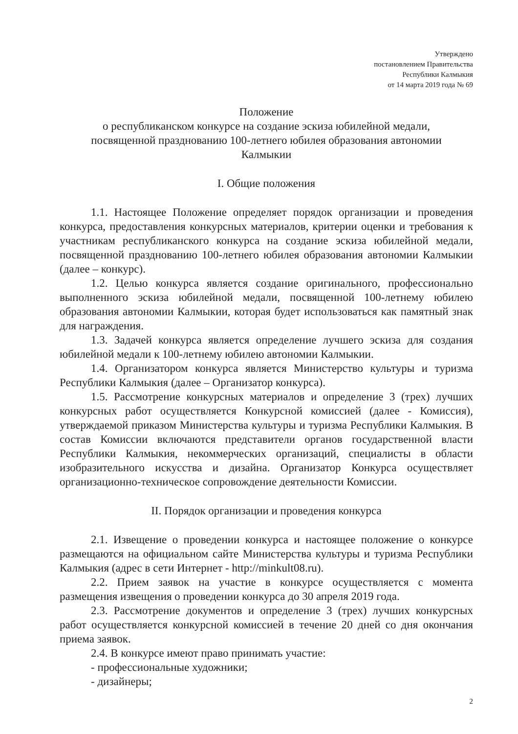Утверждено
постановлением Правительства
Республики Калмыкия
от 14 марта 2019 года № 69
Положение
о республиканском конкурсе на создание эскиза юбилейной медали,
посвященной празднованию 100-летнего юбилея образования автономии
Калмыкии
I. Общие положения
1.1. Настоящее Положение определяет порядок организации и проведения конкурса, предоставления конкурсных материалов, критерии оценки и требования к участникам республиканского конкурса на создание эскиза юбилейной медали, посвященной празднованию 100-летнего юбилея образования автономии Калмыкии (далее – конкурс).
1.2. Целью конкурса является создание оригинального, профессионально выполненного эскиза юбилейной медали, посвященной 100-летнему юбилею образования автономии Калмыкии, которая будет использоваться как памятный знак для награждения.
1.3. Задачей конкурса является определение лучшего эскиза для создания юбилейной медали к 100-летнему юбилею автономии Калмыкии.
1.4. Организатором конкурса является Министерство культуры и туризма Республики Калмыкия (далее – Организатор конкурса).
1.5. Рассмотрение конкурсных материалов и определение 3 (трех) лучших конкурсных работ осуществляется Конкурсной комиссией (далее - Комиссия), утверждаемой приказом Министерства культуры и туризма Республики Калмыкия. В состав Комиссии включаются представители органов государственной власти Республики Калмыкия, некоммерческих организаций, специалисты в области изобразительного искусства и дизайна. Организатор Конкурса осуществляет организационно-техническое сопровождение деятельности Комиссии.
II. Порядок организации и проведения конкурса
2.1. Извещение о проведении конкурса и настоящее положение о конкурсе размещаются на официальном сайте Министерства культуры и туризма Республики Калмыкия (адрес в сети Интернет - http://minkult08.ru).
2.2. Прием заявок на участие в конкурсе осуществляется с момента размещения извещения о проведении конкурса до 30 апреля 2019 года.
2.3. Рассмотрение документов и определение 3 (трех) лучших конкурсных работ осуществляется конкурсной комиссией в течение 20 дней со дня окончания приема заявок.
2.4. В конкурсе имеют право принимать участие:
- профессиональные художники;
- дизайнеры;
2